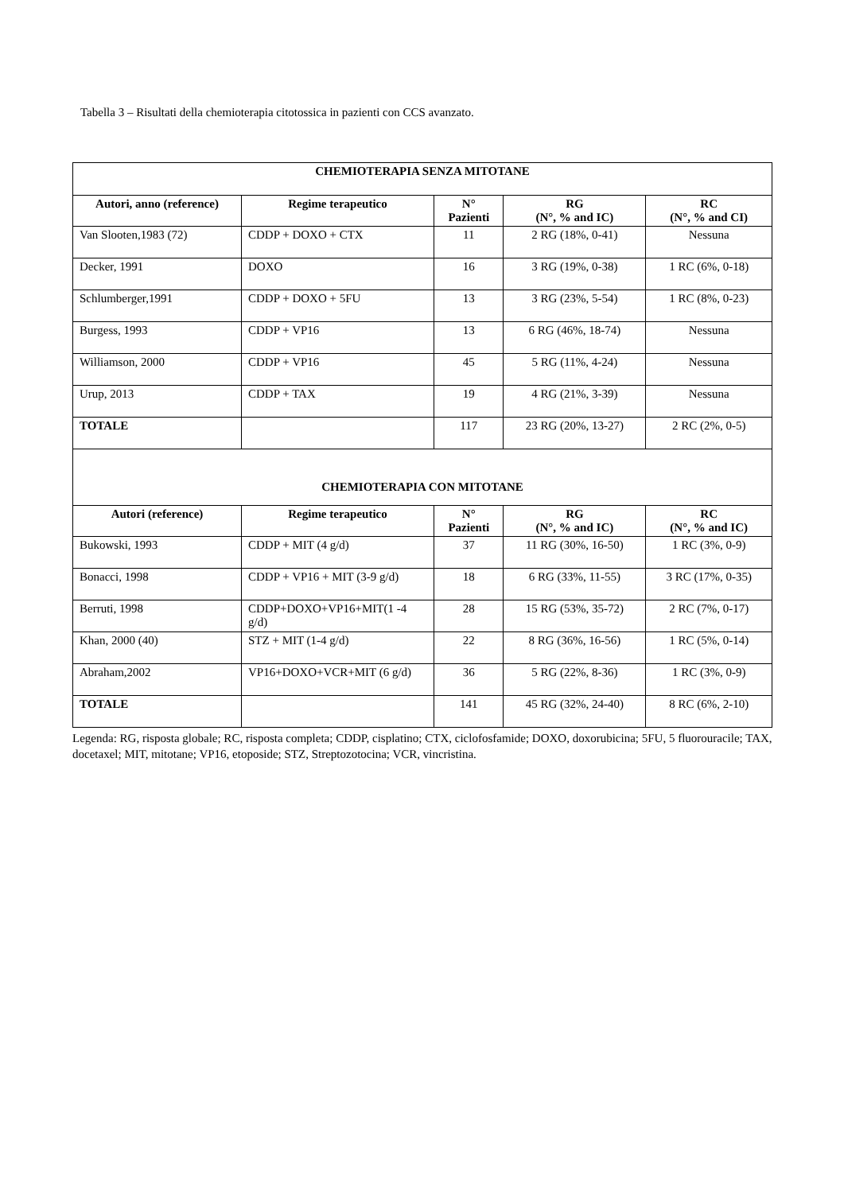Tabella 3 – Risultati della chemioterapia citotossica in pazienti con CCS avanzato.
| CHEMIOTERAPIA SENZA MITOTANE | | | | |
| Autori, anno (reference) | Regime terapeutico | N° Pazienti | RG (N°, % and IC) | RC (N°, % and CI) |
| Van Slooten,1983 (72) | CDDP + DOXO + CTX | 11 | 2 RG (18%, 0-41) | Nessuna |
| Decker, 1991 | DOXO | 16 | 3 RG (19%, 0-38) | 1 RC (6%, 0-18) |
| Schlumberger,1991 | CDDP + DOXO + 5FU | 13 | 3 RG (23%, 5-54) | 1 RC (8%, 0-23) |
| Burgess, 1993 | CDDP + VP16 | 13 | 6 RG (46%, 18-74) | Nessuna |
| Williamson, 2000 | CDDP + VP16 | 45 | 5 RG (11%, 4-24) | Nessuna |
| Urup, 2013 | CDDP + TAX | 19 | 4 RG (21%, 3-39) | Nessuna |
| TOTALE | | 117 | 23 RG (20%, 13-27) | 2 RC (2%, 0-5) |
| CHEMIOTERAPIA CON MITOTANE | | | | |
| Autori (reference) | Regime terapeutico | N° Pazienti | RG (N°, % and IC) | RC (N°, % and IC) |
| Bukowski, 1993 | CDDP + MIT (4 g/d) | 37 | 11 RG (30%, 16-50) | 1 RC (3%, 0-9) |
| Bonacci, 1998 | CDDP + VP16 + MIT (3-9 g/d) | 18 | 6 RG (33%, 11-55) | 3 RC (17%, 0-35) |
| Berruti, 1998 | CDDP+DOXO+VP16+MIT(1 -4 g/d) | 28 | 15 RG (53%, 35-72) | 2 RC (7%, 0-17) |
| Khan, 2000 (40) | STZ + MIT (1-4 g/d) | 22 | 8 RG (36%, 16-56) | 1 RC (5%, 0-14) |
| Abraham,2002 | VP16+DOXO+VCR+MIT (6 g/d) | 36 | 5 RG (22%, 8-36) | 1 RC (3%, 0-9) |
| TOTALE | | 141 | 45 RG (32%, 24-40) | 8 RC (6%, 2-10) |
Legenda: RG, risposta globale; RC, risposta completa; CDDP, cisplatino; CTX, ciclofosfamide; DOXO, doxorubicina; 5FU, 5 fluorouracile; TAX, docetaxel; MIT, mitotane; VP16, etoposide; STZ, Streptozotocina; VCR, vincristina.